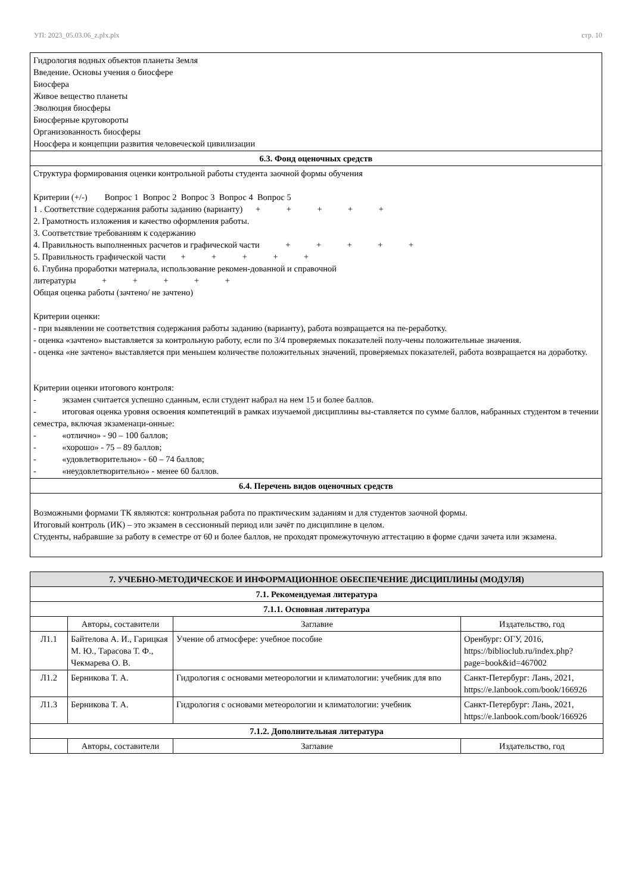УП: 2023_05.03.06_z.plx.plx стр. 10
Гидрология водных объектов планеты Земля
Введение. Основы учения о биосфере
Биосфера
Живое вещество планеты
Эволюция биосферы
Биосферные круговороты
Организованность биосферы
Ноосфера и концепции развития человеческой цивилизации
6.3. Фонд оценочных средств
Структура формирования оценки контрольной работы студента заочной формы обучения Критерии (+/-) Вопрос 1 Вопрос 2 Вопрос 3 Вопрос 4 Вопрос 5 1 . Соответствие содержания работы заданию (варианту) + + + + + 2. Грамотность изложения и качество оформления работы. 3. Соответствие требованиям к содержанию 4. Правильность выполненных расчетов и графической части + + + + + 5. Правильность графической части + + + + + 6. Глубина проработки материала, использование рекомен-дованной и справочной литературы + + + + + Общая оценка работы (зачтено/ не зачтено) Критерии оценки: - при выявлении не соответствия содержания работы заданию (варианту), работа возвращается на пе-реработку. - оценка «зачтено» выставляется за контрольную работу, если по 3/4 проверяемых показателей полу-чены положительные значения. - оценка «не зачтено» выставляется при меньшем количестве положительных значений, проверяемых показателей, работа возвращается на доработку. Критерии оценки итогового контроля: - экзамен считается успешно сданным, если студент набрал на нем 15 и более баллов. - итоговая оценка уровня освоения компетенций в рамках изучаемой дисциплины вы-ставляется по сумме баллов, набранных студентом в течении семестра, включая экзаменаци-онные: - «отлично» - 90 – 100 баллов; - «хорошо» - 75 – 89 баллов; - «удовлетворительно» - 60 – 74 баллов; - «неудовлетворительно» - менее 60 баллов.
6.4. Перечень видов оценочных средств
Возможными формами ТК являются: контрольная работа по практическим заданиям и для студентов заочной формы.
Итоговый контроль (ИК) – это экзамен в сессионный период или зачёт по дисциплине в целом.
Студенты, набравшие за работу в семестре от 60 и более баллов, не проходят промежуточную аттестацию в форме сдачи зачета или экзамена.
| 7. УЧЕБНО-МЕТОДИЧЕСКОЕ И ИНФОРМАЦИОННОЕ ОБЕСПЕЧЕНИЕ ДИСЦИПЛИНЫ (МОДУЛЯ) | | | |
| 7.1. Рекомендуемая литература | | | |
| 7.1.1. Основная литература | | | |
| | Авторы, составители | Заглавие | Издательство, год |
| Л1.1 | Байтелова А. И., Гарицкая М. Ю., Тарасова Т. Ф., Чекмарева О. В. | Учение об атмосфере: учебное пособие | Оренбург: ОГУ, 2016, https://biblioclub.ru/index.php?page=book&id=467002 |
| Л1.2 | Берникова Т. А. | Гидрология с основами метеорологии и климатологии: учебник для впо | Санкт-Петербург: Лань, 2021, https://e.lanbook.com/book/166926 |
| Л1.3 | Берникова Т. А. | Гидрология с основами метеорологии и климатологии: учебник | Санкт-Петербург: Лань, 2021, https://e.lanbook.com/book/166926 |
| 7.1.2. Дополнительная литература | | | |
| | Авторы, составители | Заглавие | Издательство, год |